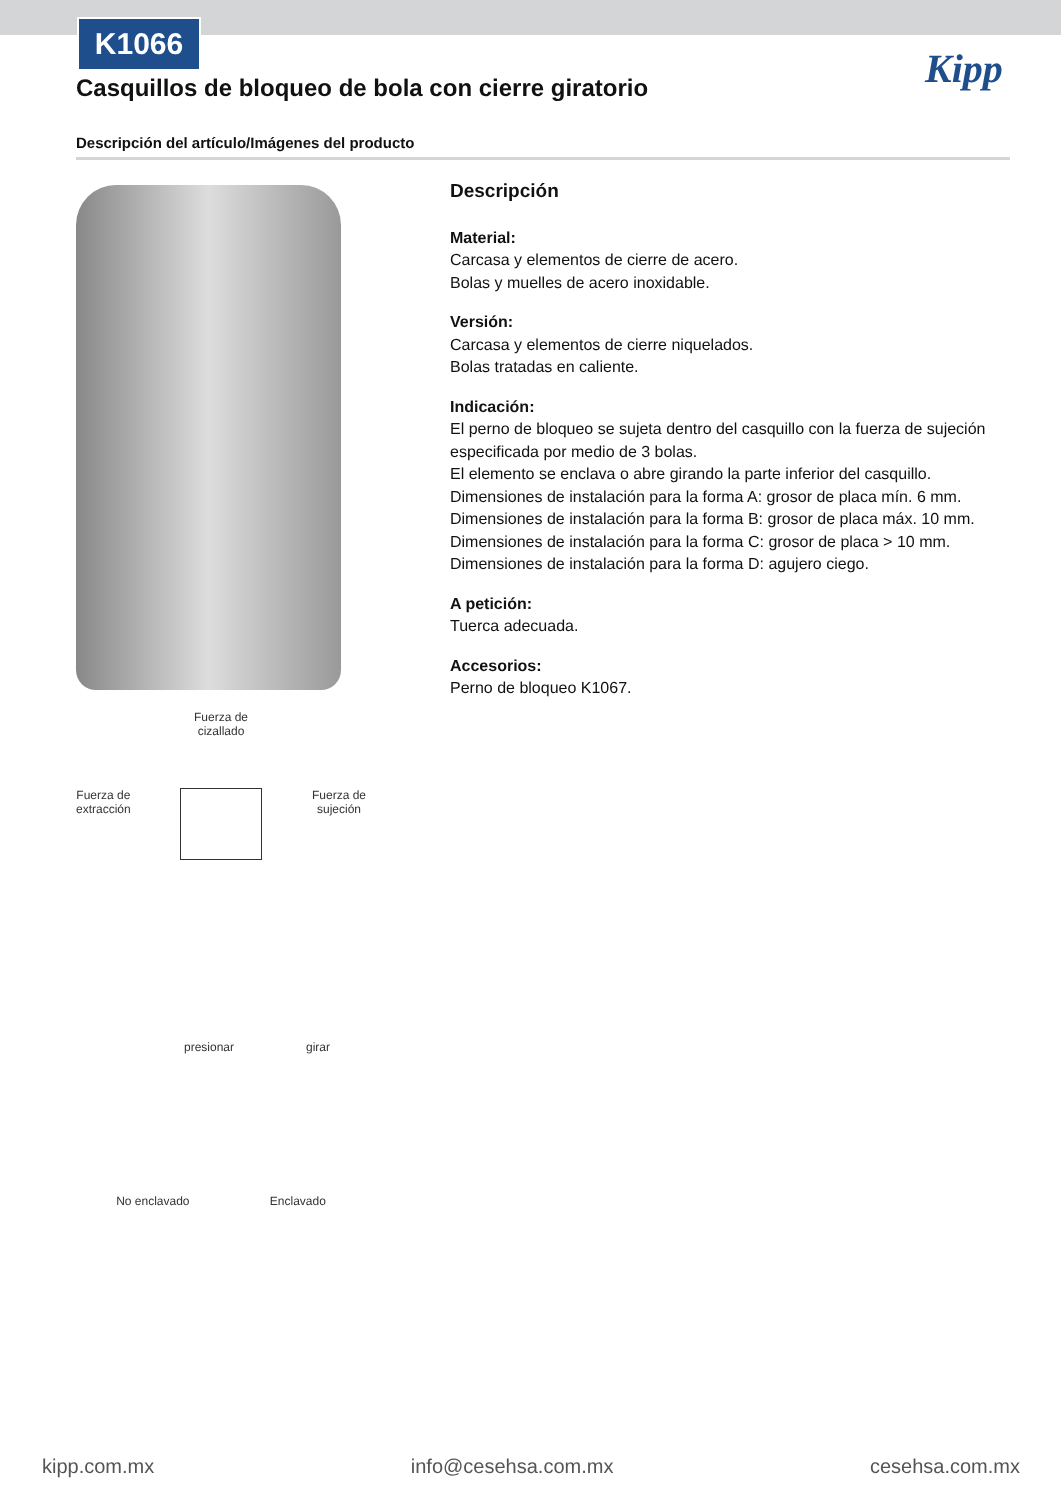K1066
Kipp
Casquillos de bloqueo de bola con cierre giratorio
Descripción del artículo/Imágenes del producto
Fuerza de
cizallado
Fuerza de
extracción Fuerza de
sujeción
presionar girar
No enclavado Enclavado
Descripción
Material:
Carcasa y elementos de cierre de acero.
Bolas y muelles de acero inoxidable.
Versión:
Carcasa y elementos de cierre niquelados.
Bolas tratadas en caliente.
Indicación:
El perno de bloqueo se sujeta dentro del casquillo con la fuerza de sujeción especificada por medio de 3 bolas.
El elemento se enclava o abre girando la parte inferior del casquillo.
Dimensiones de instalación para la forma A: grosor de placa mín. 6 mm.
Dimensiones de instalación para la forma B: grosor de placa máx. 10 mm.
Dimensiones de instalación para la forma C: grosor de placa > 10 mm.
Dimensiones de instalación para la forma D: agujero ciego.
A petición:
Tuerca adecuada.
Accesorios:
Perno de bloqueo K1067.
kipp.com.mx info@cesehsa.com.mx cesehsa.com.mx